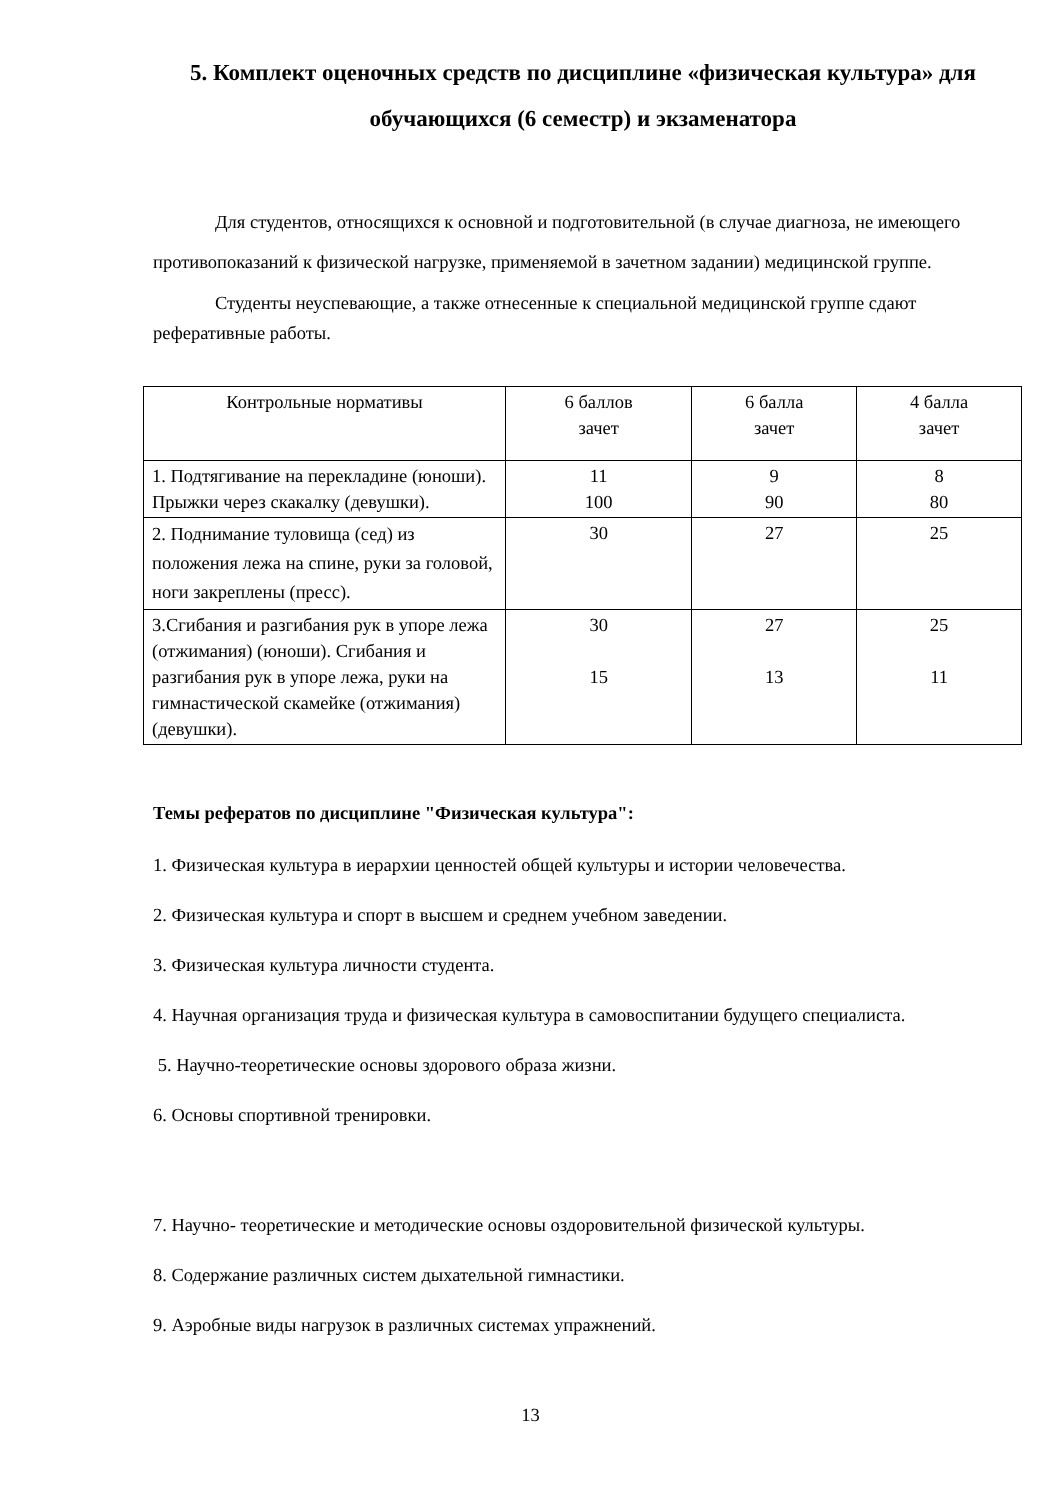5. Комплект оценочных средств по дисциплине «физическая культура» для обучающихся (6 семестр) и экзаменатора
Для студентов, относящихся к основной и подготовительной (в случае диагноза, не имеющего противопоказаний к физической нагрузке, применяемой в зачетном задании) медицинской группе.
Студенты неуспевающие, а также отнесенные к специальной медицинской группе сдают реферативные работы.
| Контрольные нормативы | 6 баллов зачет | 6 балла зачет | 4 балла зачет |
| 1. Подтягивание на перекладине (юноши). Прыжки через скакалку (девушки). | 11 100 | 9 90 | 8 80 |
| 2. Поднимание туловища (сед) из положения лежа на спине, руки за головой, ноги закреплены (пресс). | 30 | 27 | 25 |
| 3.Сгибания и разгибания рук в упоре лежа (отжимания) (юноши). Сгибания и разгибания рук в упоре лежа, руки на гимнастической скамейке (отжимания) (девушки). | 30 15 | 27 13 | 25 11 |
Темы рефератов по дисциплине "Физическая культура":
1. Физическая культура в иерархии ценностей общей культуры и истории человечества.
2. Физическая культура и спорт в высшем и среднем учебном заведении.
3. Физическая культура личности студента.
4. Научная организация труда и физическая культура в самовоспитании будущего специалиста.
5. Научно-теоретические основы здорового образа жизни.
6. Основы спортивной тренировки.
7. Научно- теоретические и методические основы оздоровительной физической культуры.
8. Содержание различных систем дыхательной гимнастики.
9. Аэробные виды нагрузок в различных системах упражнений.
13